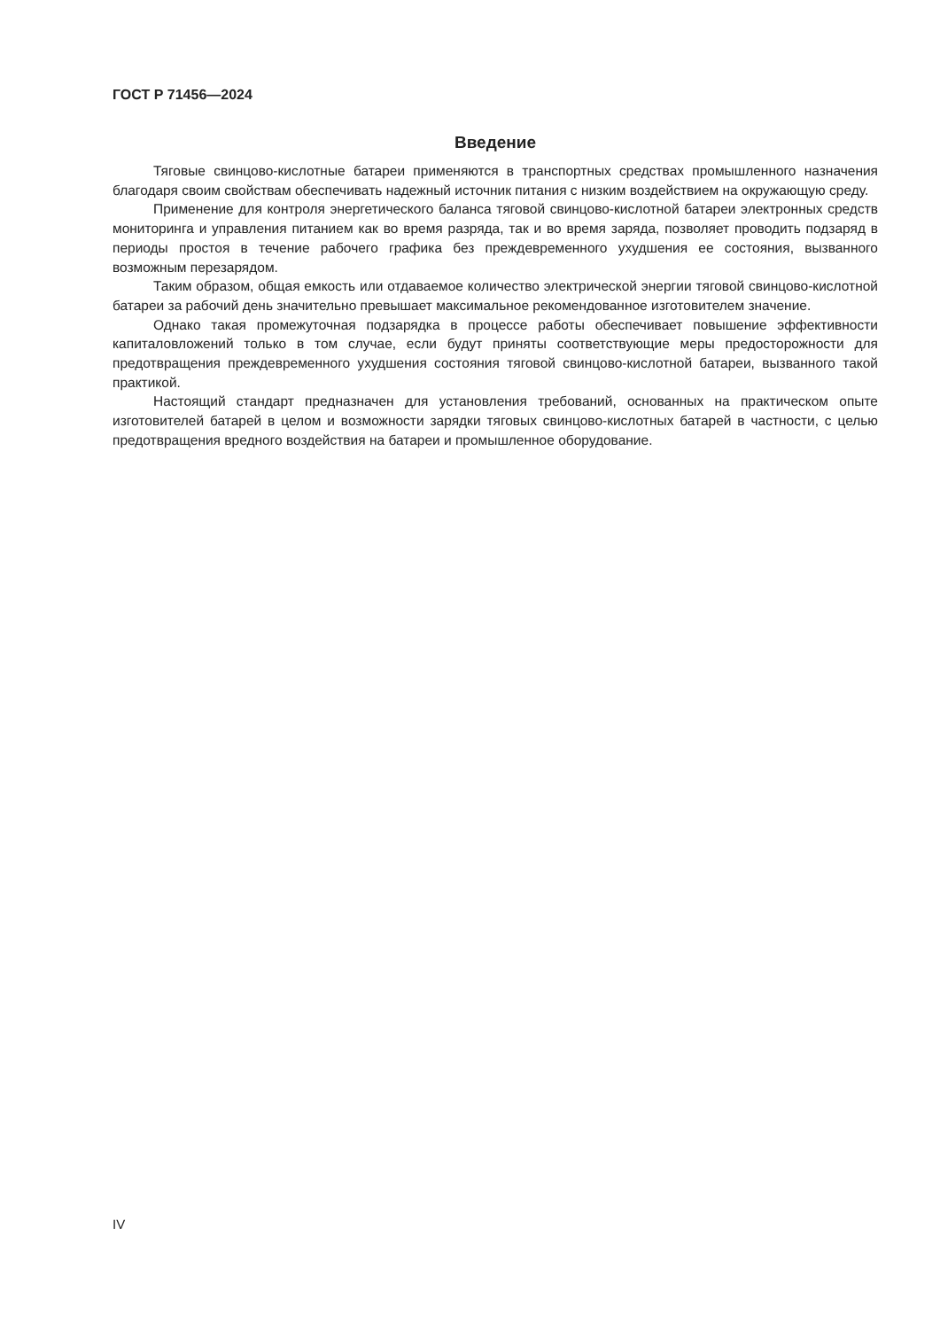ГОСТ Р 71456—2024
Введение
Тяговые свинцово-кислотные батареи применяются в транспортных средствах промышленного назначения благодаря своим свойствам обеспечивать надежный источник питания с низким воздействием на окружающую среду.
Применение для контроля энергетического баланса тяговой свинцово-кислотной батареи электронных средств мониторинга и управления питанием как во время разряда, так и во время заряда, позволяет проводить подзаряд в периоды простоя в течение рабочего графика без преждевременного ухудшения ее состояния, вызванного возможным перезарядом.
Таким образом, общая емкость или отдаваемое количество электрической энергии тяговой свинцово-кислотной батареи за рабочий день значительно превышает максимальное рекомендованное изготовителем значение.
Однако такая промежуточная подзарядка в процессе работы обеспечивает повышение эффективности капиталовложений только в том случае, если будут приняты соответствующие меры предосторожности для предотвращения преждевременного ухудшения состояния тяговой свинцово-кислотной батареи, вызванного такой практикой.
Настоящий стандарт предназначен для установления требований, основанных на практическом опыте изготовителей батарей в целом и возможности зарядки тяговых свинцово-кислотных батарей в частности, с целью предотвращения вредного воздействия на батареи и промышленное оборудование.
IV